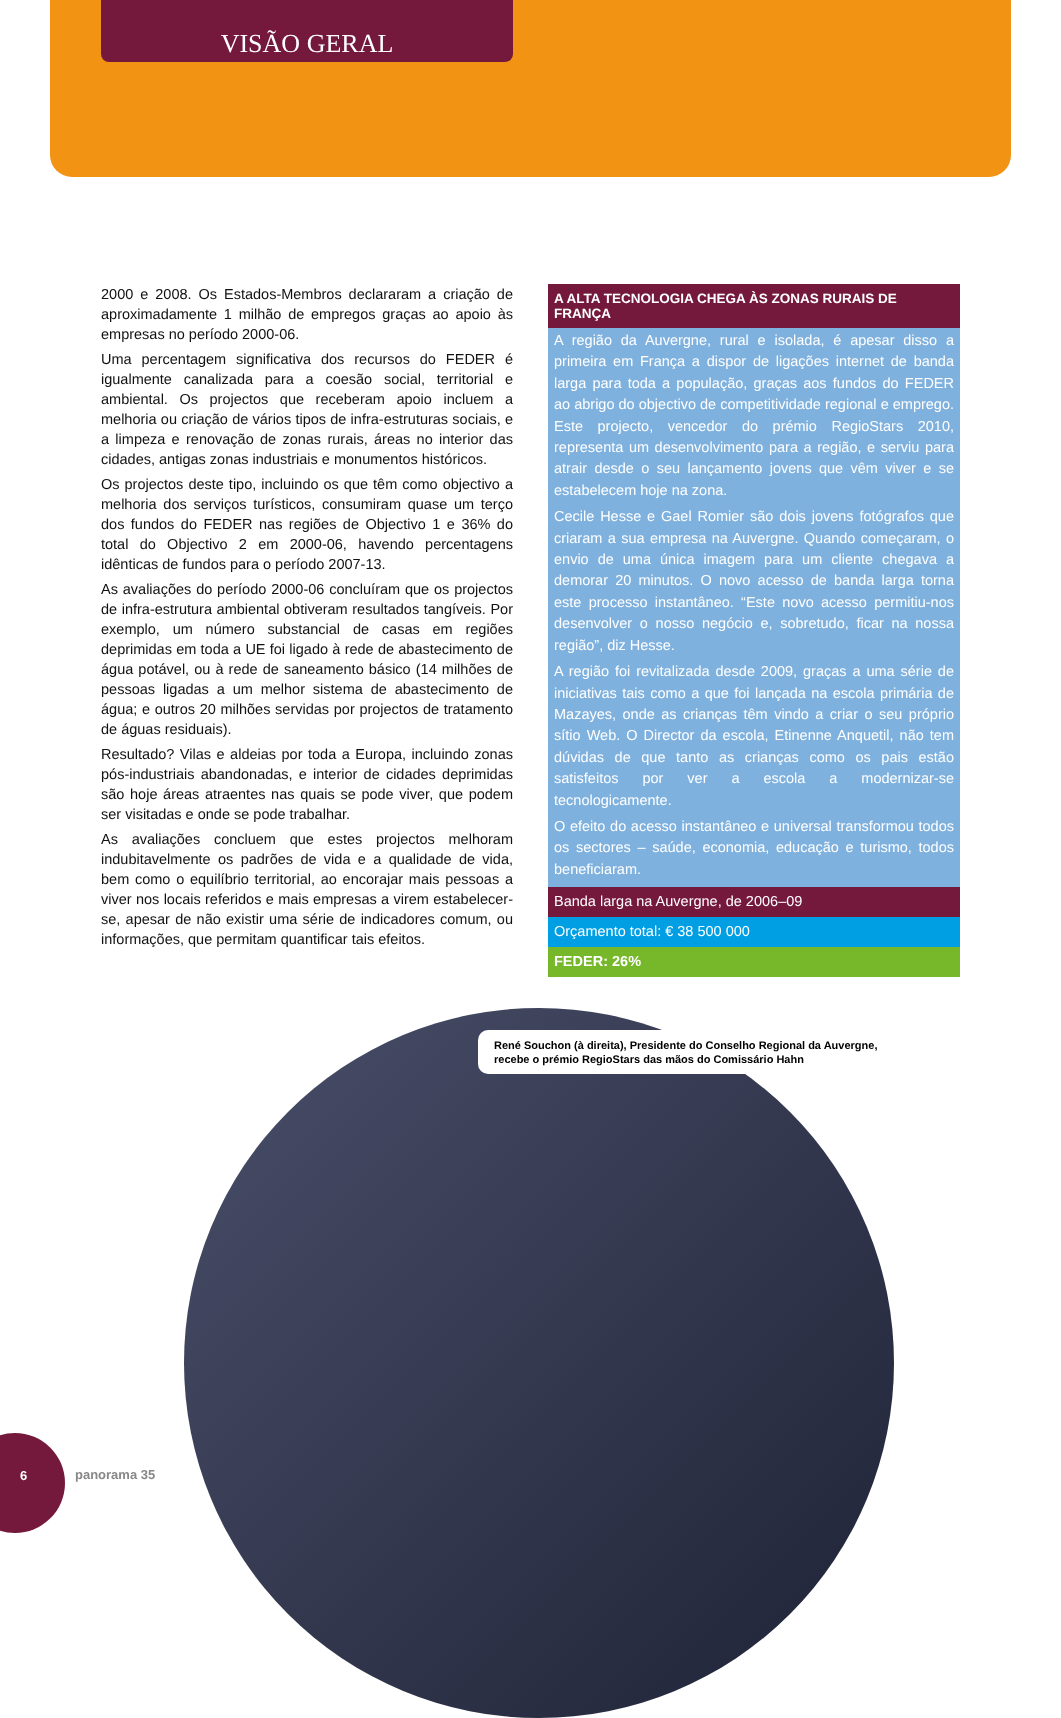VISÃO GERAL
2000 e 2008. Os Estados-Membros declararam a criação de aproximadamente 1 milhão de empregos graças ao apoio às empresas no período 2000-06.
Uma percentagem significativa dos recursos do FEDER é igualmente canalizada para a coesão social, territorial e ambiental. Os projectos que receberam apoio incluem a melhoria ou criação de vários tipos de infra-estruturas sociais, e a limpeza e renovação de zonas rurais, áreas no interior das cidades, antigas zonas industriais e monumentos históricos.
Os projectos deste tipo, incluindo os que têm como objectivo a melhoria dos serviços turísticos, consumiram quase um terço dos fundos do FEDER nas regiões de Objectivo 1 e 36% do total do Objectivo 2 em 2000-06, havendo percentagens idênticas de fundos para o período 2007-13.
As avaliações do período 2000-06 concluíram que os projectos de infra-estrutura ambiental obtiveram resultados tangíveis. Por exemplo, um número substancial de casas em regiões deprimidas em toda a UE foi ligado à rede de abastecimento de água potável, ou à rede de saneamento básico (14 milhões de pessoas ligadas a um melhor sistema de abastecimento de água; e outros 20 milhões servidas por projectos de tratamento de águas residuais).
Resultado? Vilas e aldeias por toda a Europa, incluindo zonas pós-industriais abandonadas, e interior de cidades deprimidas são hoje áreas atraentes nas quais se pode viver, que podem ser visitadas e onde se pode trabalhar.
As avaliações concluem que estes projectos melhoram indubitavelmente os padrões de vida e a qualidade de vida, bem como o equilíbrio territorial, ao encorajar mais pessoas a viver nos locais referidos e mais empresas a virem estabelecer-se, apesar de não existir uma série de indicadores comum, ou informações, que permitam quantificar tais efeitos.
A ALTA TECNOLOGIA CHEGA ÀS ZONAS RURAIS DE FRANÇA
A região da Auvergne, rural e isolada, é apesar disso a primeira em França a dispor de ligações internet de banda larga para toda a população, graças aos fundos do FEDER ao abrigo do objectivo de competitividade regional e emprego. Este projecto, vencedor do prémio RegioStars 2010, representa um desenvolvimento para a região, e serviu para atrair desde o seu lançamento jovens que vêm viver e se estabelecem hoje na zona.
Cecile Hesse e Gael Romier são dois jovens fotógrafos que criaram a sua empresa na Auvergne. Quando começaram, o envio de uma única imagem para um cliente chegava a demorar 20 minutos. O novo acesso de banda larga torna este processo instantâneo. “Este novo acesso permitiu-nos desenvolver o nosso negócio e, sobretudo, ficar na nossa região”, diz Hesse.
A região foi revitalizada desde 2009, graças a uma série de iniciativas tais como a que foi lançada na escola primária de Mazayes, onde as crianças têm vindo a criar o seu próprio sítio Web. O Director da escola, Etinenne Anquetil, não tem dúvidas de que tanto as crianças como os pais estão satisfeitos por ver a escola a modernizar-se tecnologicamente.
O efeito do acesso instantâneo e universal transformou todos os sectores – saúde, economia, educação e turismo, todos beneficiaram.
Banda larga na Auvergne, de 2006–09
Orçamento total: € 38 500 000
FEDER: 26%
René Souchon (à direita), Presidente do Conselho Regional da Auvergne, recebe o prémio RegioStars das mãos do Comissário Hahn
6
panorama 35